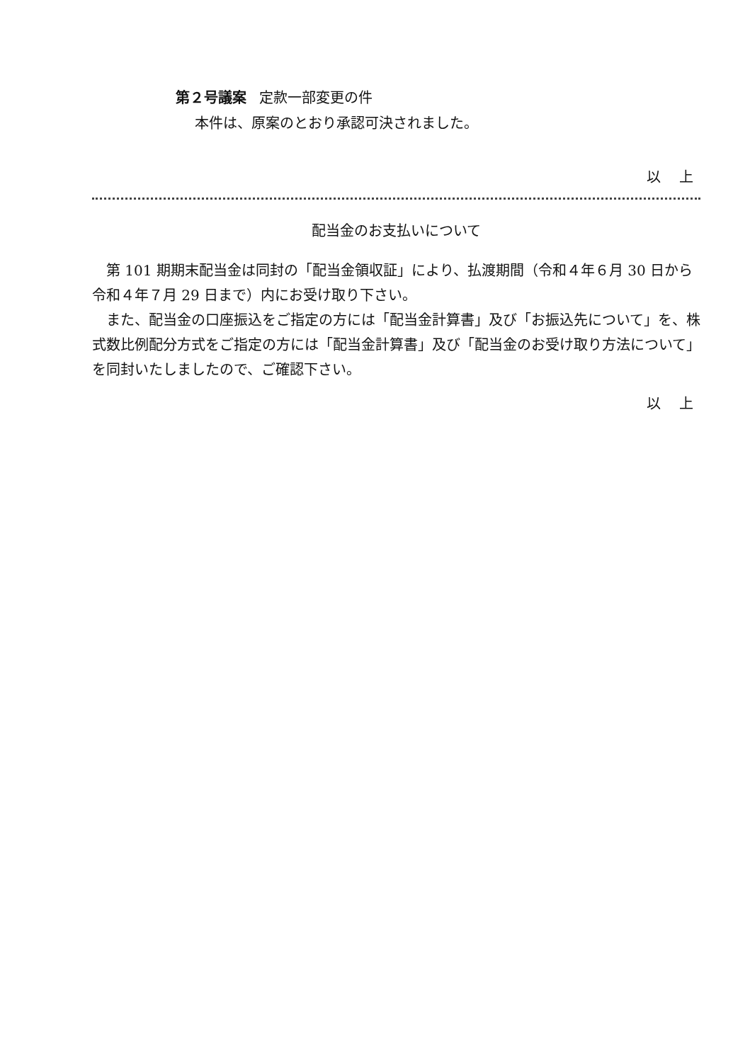第２号議案 定款一部変更の件
本件は、原案のとおり承認可決されました。
以 上
配当金のお支払いについて
第 101 期期末配当金は同封の「配当金領収証」により、払渡期間（令和４年６月 30 日から令和４年７月 29 日まで）内にお受け取り下さい。
また、配当金の口座振込をご指定の方には「配当金計算書」及び「お振込先について」を、株式数比例配分方式をご指定の方には「配当金計算書」及び「配当金のお受け取り方法について」を同封いたしましたので、ご確認下さい。
以 上